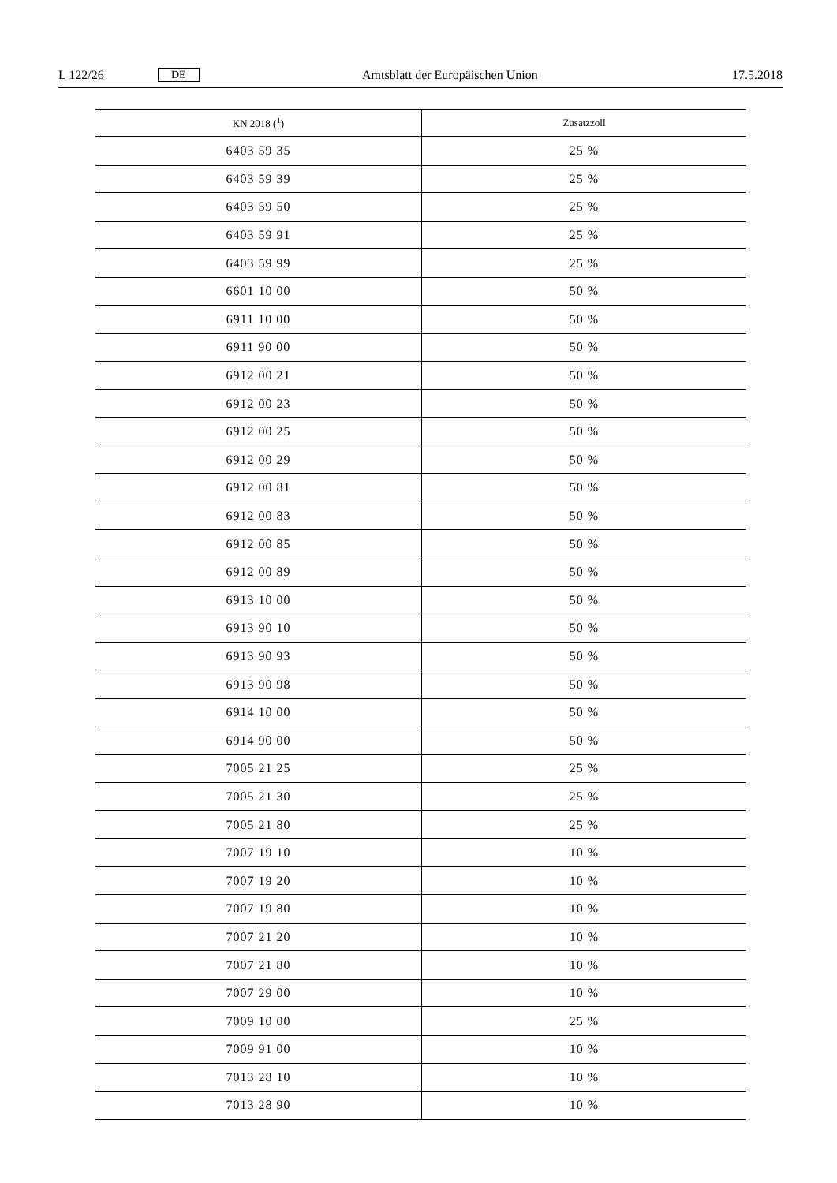L 122/26 DE Amtsblatt der Europäischen Union 17.5.2018
| KN 2018 (<sup>1</sup>) | Zusatzzoll |
| --- | --- |
| 6403 59 35 | 25 % |
| 6403 59 39 | 25 % |
| 6403 59 50 | 25 % |
| 6403 59 91 | 25 % |
| 6403 59 99 | 25 % |
| 6601 10 00 | 50 % |
| 6911 10 00 | 50 % |
| 6911 90 00 | 50 % |
| 6912 00 21 | 50 % |
| 6912 00 23 | 50 % |
| 6912 00 25 | 50 % |
| 6912 00 29 | 50 % |
| 6912 00 81 | 50 % |
| 6912 00 83 | 50 % |
| 6912 00 85 | 50 % |
| 6912 00 89 | 50 % |
| 6913 10 00 | 50 % |
| 6913 90 10 | 50 % |
| 6913 90 93 | 50 % |
| 6913 90 98 | 50 % |
| 6914 10 00 | 50 % |
| 6914 90 00 | 50 % |
| 7005 21 25 | 25 % |
| 7005 21 30 | 25 % |
| 7005 21 80 | 25 % |
| 7007 19 10 | 10 % |
| 7007 19 20 | 10 % |
| 7007 19 80 | 10 % |
| 7007 21 20 | 10 % |
| 7007 21 80 | 10 % |
| 7007 29 00 | 10 % |
| 7009 10 00 | 25 % |
| 7009 91 00 | 10 % |
| 7013 28 10 | 10 % |
| 7013 28 90 | 10 % |